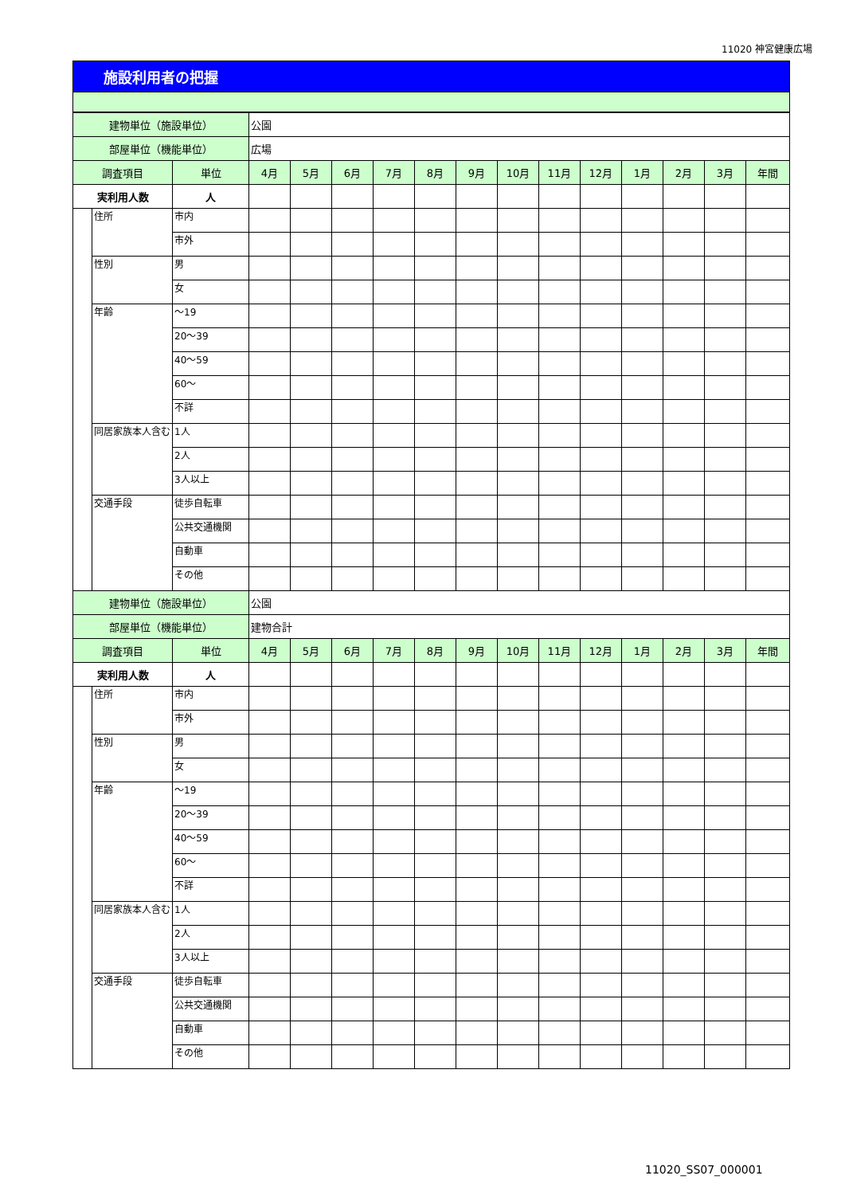11020 神宮健康広場
施設利用者の把握
| 建物単位（施設単位） | | | 公園 | | | | | | | | | | | | |
| 部屋単位（機能単位） | | | 広場 | | | | | | | | | | | | |
| 調査項目 | | 単位 | 4月 | 5月 | 6月 | 7月 | 8月 | 9月 | 10月 | 11月 | 12月 | 1月 | 2月 | 3月 | 年間 |
| 実利用人数 | | 人 | | | | | | | | | | | | | |
| | 住所 | 市内 | | | | | | | | | | | | | |
| | | 市外 | | | | | | | | | | | | | |
| | 性別 | 男 | | | | | | | | | | | | | |
| | | 女 | | | | | | | | | | | | | |
| | 年齢 | ～19 | | | | | | | | | | | | | |
| | | 20～39 | | | | | | | | | | | | | |
| | | 40～59 | | | | | | | | | | | | | |
| | | 60～ | | | | | | | | | | | | | |
| | | 不詳 | | | | | | | | | | | | | |
| | 同居家族本人含む | 1人 | | | | | | | | | | | | | |
| | | 2人 | | | | | | | | | | | | | |
| | | 3人以上 | | | | | | | | | | | | | |
| | 交通手段 | 徒歩自転車 | | | | | | | | | | | | | |
| | | 公共交通機関 | | | | | | | | | | | | | |
| | | 自動車 | | | | | | | | | | | | | |
| | | その他 | | | | | | | | | | | | | |
| | 建物単位（施設単位） | | | 公園 | | | | | | | | | | | |
| 部屋単位（機能単位） | | | 建物合計 | | | | | | | | | | | | |
| 調査項目 | | 単位 | 4月 | 5月 | 6月 | 7月 | 8月 | 9月 | 10月 | 11月 | 12月 | 1月 | 2月 | 3月 | 年間 |
| 実利用人数 | | 人 | | | | | | | | | | | | | |
| | 住所 | 市内 | | | | | | | | | | | | | |
| | | 市外 | | | | | | | | | | | | | |
| | 性別 | 男 | | | | | | | | | | | | | |
| | | 女 | | | | | | | | | | | | | |
| | 年齢 | ～19 | | | | | | | | | | | | | |
| | | 20～39 | | | | | | | | | | | | | |
| | | 40～59 | | | | | | | | | | | | | |
| | | 60～ | | | | | | | | | | | | | |
| | | 不詳 | | | | | | | | | | | | | |
| | 同居家族本人含む | 1人 | | | | | | | | | | | | | |
| | | 2人 | | | | | | | | | | | | | |
| | | 3人以上 | | | | | | | | | | | | | |
| | 交通手段 | 徒歩自転車 | | | | | | | | | | | | | |
| | | 公共交通機関 | | | | | | | | | | | | | |
| | | 自動車 | | | | | | | | | | | | | |
| | | その他 | | | | | | | | | | | | | |
11020_SS07_000001